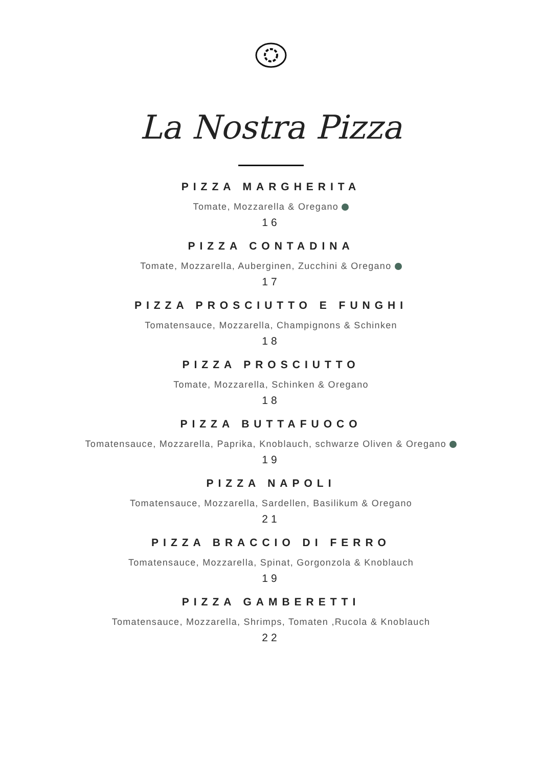La Nostra Pizza
PIZZA MARGHERITA
Tomate, Mozzarella & Oregano
16
PIZZA CONTADINA
Tomate, Mozzarella, Auberginen, Zucchini & Oregano
17
PIZZA PROSCIUTTO E FUNGHI
Tomatensauce, Mozzarella, Champignons & Schinken
18
PIZZA PROSCIUTTO
Tomate, Mozzarella, Schinken & Oregano
18
PIZZA BUTTAFUOCO
Tomatensauce, Mozzarella, Paprika, Knoblauch, schwarze Oliven & Oregano
19
PIZZA NAPOLI
Tomatensauce, Mozzarella, Sardellen, Basilikum & Oregano
21
PIZZA BRACCIO DI FERRO
Tomatensauce, Mozzarella, Spinat, Gorgonzola & Knoblauch
19
PIZZA GAMBERETTI
Tomatensauce, Mozzarella, Shrimps, Tomaten ,Rucola & Knoblauch
22